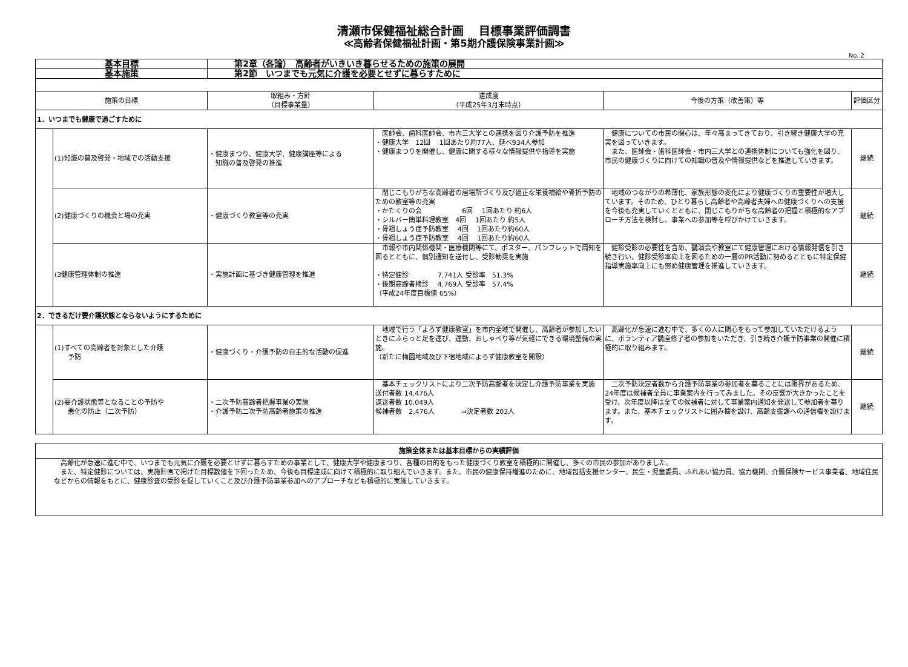清瀬市保健福祉総合計画　 目標事業評価調書
≪高齢者保健福祉計画・第5期介護保険事業計画≫
No. 2
| 基本目標 | | 第2章（各論） 高齢者がいきいき暮らせるための施策の展開 | | | |
| 基本施策 | | 第2節 いつまでも元気に介護を必要とせずに暮らすために | | | |
| 施策の目標 | | 取組み・方針 （目標事業量） | 達成度 （平成25年3月末時点） | 今後の方策（改善策）等 | 評価区分 |
| 1．いつまでも健康で過ごすために | | | | | |
| | (1)知識の普及啓発・地域での活動支援 | ・健康まつり、健康大学、健康講座等による 知識の普及啓発の推進 | 医師会、歯科医師会、市内三大学との連携を図り介護予防を推進 ・健康大学 12回 1回あたり約77人、延べ934人参加 ・健康まつりを開催し、健康に関する様々な情報提供や指導を実施 | 健康についての市民の関心は、年々高まってきており、引き続き健康大学の充実を図っていきます。 また、医師会・歯科医師会・市内三大学との連携体制についても強化を図り、市民の健康づくりに向けての知識の普及や情報提供などを推進していきます。 | 継続 |
| | (2)健康づくりの機会と場の充実 | ・健康づくり教室等の充実 | 閉じこもりがちな高齢者の居場所づくり及び適正な栄養補給や骨折予防のための教室等の充実 ・かたくりの会 6回 1回あたり 約6人 ・シルバー簡単料理教室 4回 1回あたり 約5人 ・骨粗しょう症予防教室 4回 1回あたり約60人 ・骨粗しょう症予防教室 4回 1回あたり約60人 | 地域のつながりの希薄化、家族形態の変化により健康づくりの重要性が増大しています。そのため、ひとり暮らし高齢者や高齢者夫婦への健康づくりへの支援を今後も充実していくとともに、閉じこもりがちな高齢者の把握と積極的なアプローチ方法を検討し、事業への参加等を呼びかけていきます。 | 継続 |
| | (3健康管理体制の推進 | ・実施計画に基づき健康管理を推進 | 市報や市内関係機関・医療機関等にて、ポスター、パンフレットで周知を図るとともに、個別通知を送付し、受診勧奨を実施 ・特定健診 7,741人 受診率 51.3% ・後期高齢者検診 4,769人 受診率 57.4% （平成24年度目標値 65%） | 健診受診の必要性を含め、講演会や教室にて健康管理における情報発信を引き続き行い、健診受診率向上を図るための一層のPR活動に努めるとともに特定保健指導実施率向上にも努め健康管理を推進していきます。 | 継続 |
| 2．できるだけ要介護状態とならないようにするために | | | | | |
| | (1)すべての高齢者を対象とした介護 予防 | ・健康づくり・介護予防の自主的な活動の促進 | 地域で行う「よろず健康教室」を市内全域で開催し、高齢者が参加したいときにふらっと足を運び、運動、おしゃべり等が気軽にできる環境整備の実施。 （新たに梅園地域及び下宿地域によろず健康教室を開設） | 高齢化が急速に進む中で、多くの人に関心をもって参加していただけるように、ボランティア講座修了者の参加をいただき、引き続き介護予防事業の開催に積極的に取り組みます。 | 継続 |
| | (2)要介護状態等となることの予防や 悪化の防止（二次予防） | ・二次予防高齢者把握事業の実施 ・介護予防二次予防高齢者施策の推進 | 基本チェックリストにより二次予防高齢者を決定し介護予防事業を実施 送付者数 14,476人 返送者数 10,049人 候補者数 2,476人 ⇒決定者数 203人 | 二次予防決定者数から介護予防事業の参加者を募ることには限界があるため、24年度は候補者全員に事業案内を行ってみました。その反響が大きかったことを受け、次年度以降は全ての候補者に対して事業案内通知を発送して参加者を募ります。また、基本チェックリストに囲み欄を設け、高齢支援課への通信欄を設けます。 | 継続 |
| 施策全体または基本目標からの実績評価 |
| 高齢化が急速に進む中で、いつまでも元気に介護を必要とせずに暮らすための事業として、健康大学や健康まつり、各種の目的をもった健康づくり教室を積極的に開催し、多くの市民の参加がありました。 また、特定健診については、実施計画で掲げた目標数値を下回ったため、今後も目標達成に向けて積極的に取り組んでいきます。また、市民の健康保持増進のために、地域包括支援センター、民生・児童委員、ふれあい協力員、協力機関、介護保険サービス事業者、地域住民などからの情報をもとに、健康診査の受診を促していくこと及び介護予防事業参加へのアプローチなども積極的に実施していきます。 |